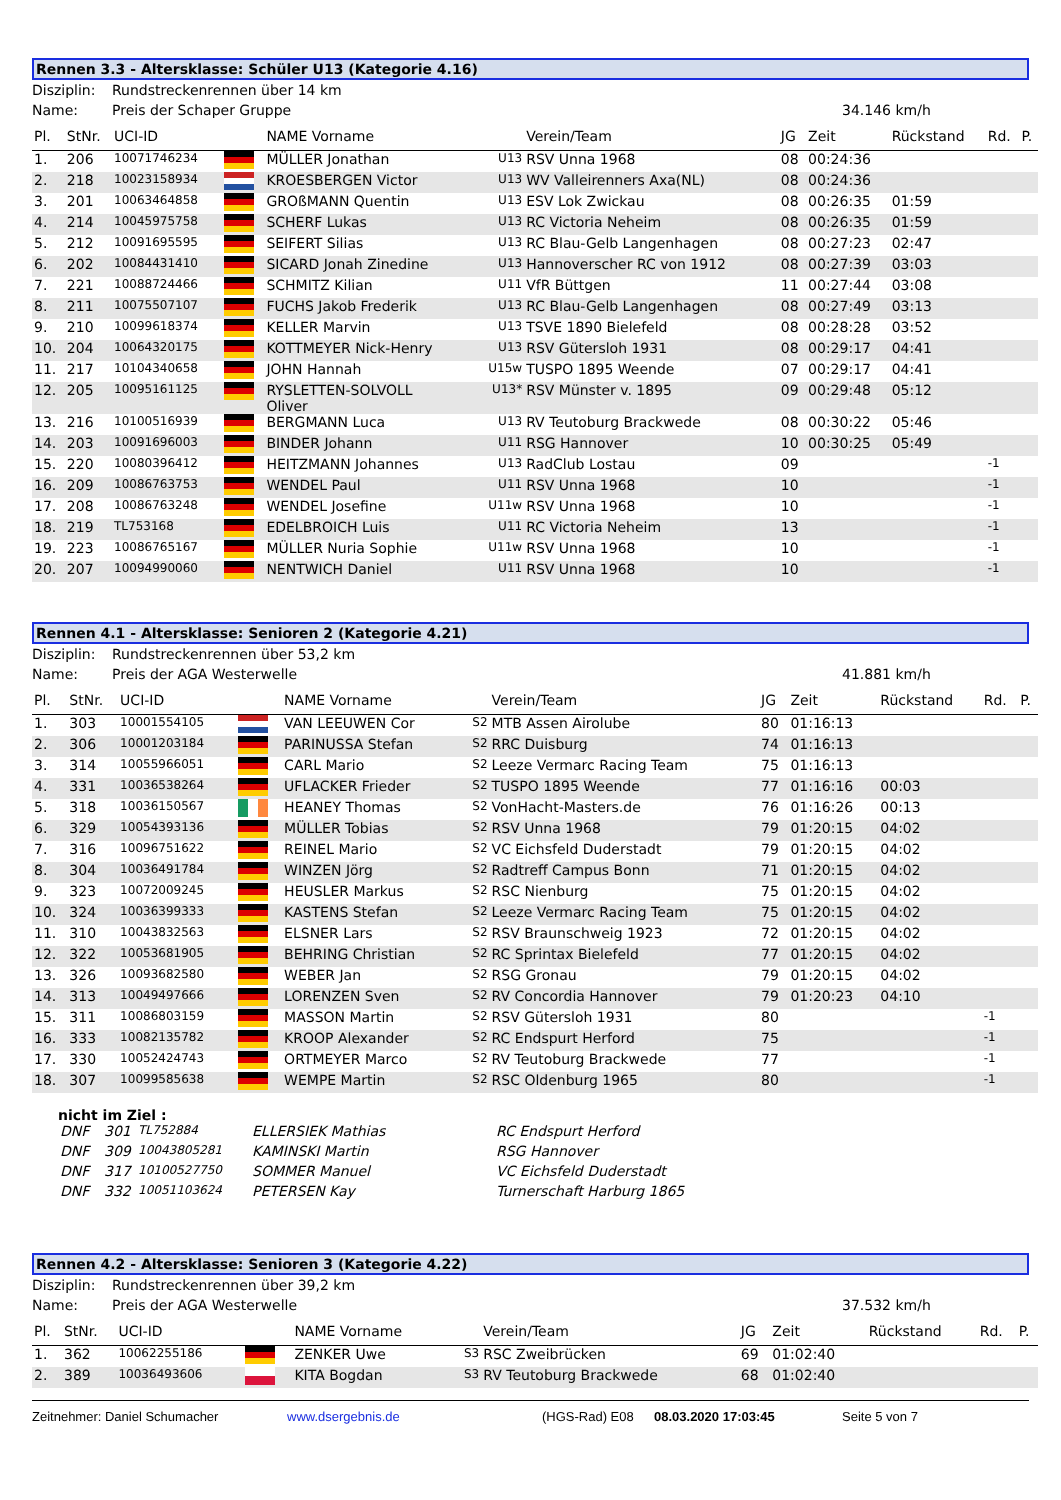Rennen 3.3 - Altersklasse: Schüler U13 (Kategorie 4.16)
Disziplin: Rundstreckenrennen über 14 km
Name: Preis der Schaper Gruppe 34.146 km/h
| Pl. | StNr. | UCI-ID | | NAME Vorname | | Verein/Team | JG | Zeit | Rückstand | Rd. | P. |
| --- | --- | --- | --- | --- | --- | --- | --- | --- | --- | --- | --- |
| 1. | 206 | 10071746234 | | MÜLLER Jonathan | U13 | RSV Unna 1968 | 08 | 00:24:36 | | | |
| 2. | 218 | 10023158934 | | KROESBERGEN Victor | U13 | WV Valleirenners Axa(NL) | 08 | 00:24:36 | | | |
| 3. | 201 | 10063464858 | | GROßMANN Quentin | U13 | ESV Lok Zwickau | 08 | 00:26:35 | 01:59 | | |
| 4. | 214 | 10045975758 | | SCHERF Lukas | U13 | RC Victoria Neheim | 08 | 00:26:35 | 01:59 | | |
| 5. | 212 | 10091695595 | | SEIFERT Silias | U13 | RC Blau-Gelb Langenhagen | 08 | 00:27:23 | 02:47 | | |
| 6. | 202 | 10084431410 | | SICARD Jonah Zinedine | U13 | Hannoverscher RC von 1912 | 08 | 00:27:39 | 03:03 | | |
| 7. | 221 | 10088724466 | | SCHMITZ Kilian | U11 | VfR Büttgen | 11 | 00:27:44 | 03:08 | | |
| 8. | 211 | 10075507107 | | FUCHS Jakob Frederik | U13 | RC Blau-Gelb Langenhagen | 08 | 00:27:49 | 03:13 | | |
| 9. | 210 | 10099618374 | | KELLER Marvin | U13 | TSVE 1890 Bielefeld | 08 | 00:28:28 | 03:52 | | |
| 10. | 204 | 10064320175 | | KOTTMEYER Nick-Henry | U13 | RSV Gütersloh 1931 | 08 | 00:29:17 | 04:41 | | |
| 11. | 217 | 10104340658 | | JOHN Hannah | U15w | TUSPO 1895 Weende | 07 | 00:29:17 | 04:41 | | |
| 12. | 205 | 10095161125 | | RYSLETTEN-SOLVOLL Oliver | U13* | RSV Münster v. 1895 | 09 | 00:29:48 | 05:12 | | |
| 13. | 216 | 10100516939 | | BERGMANN Luca | U13 | RV Teutoburg Brackwede | 08 | 00:30:22 | 05:46 | | |
| 14. | 203 | 10091696003 | | BINDER Johann | U11 | RSG Hannover | 10 | 00:30:25 | 05:49 | | |
| 15. | 220 | 10080396412 | | HEITZMANN Johannes | U13 | RadClub Lostau | 09 | | | -1 | |
| 16. | 209 | 10086763753 | | WENDEL Paul | U11 | RSV Unna 1968 | 10 | | | -1 | |
| 17. | 208 | 10086763248 | | WENDEL Josefine | U11w | RSV Unna 1968 | 10 | | | -1 | |
| 18. | 219 | TL753168 | | EDELBROICH Luis | U11 | RC Victoria Neheim | 13 | | | -1 | |
| 19. | 223 | 10086765167 | | MÜLLER Nuria Sophie | U11w | RSV Unna 1968 | 10 | | | -1 | |
| 20. | 207 | 10094990060 | | NENTWICH Daniel | U11 | RSV Unna 1968 | 10 | | | -1 | |
Rennen 4.1 - Altersklasse: Senioren 2 (Kategorie 4.21)
Disziplin: Rundstreckenrennen über 53,2 km
Name: Preis der AGA Westerwelle 41.881 km/h
| Pl. | StNr. | UCI-ID | | NAME Vorname | | Verein/Team | JG | Zeit | Rückstand | Rd. | P. |
| --- | --- | --- | --- | --- | --- | --- | --- | --- | --- | --- | --- |
| 1. | 303 | 10001554105 | | VAN LEEUWEN Cor | S2 | MTB Assen Airolube | 80 | 01:16:13 | | | |
| 2. | 306 | 10001203184 | | PARINUSSA Stefan | S2 | RRC Duisburg | 74 | 01:16:13 | | | |
| 3. | 314 | 10055966051 | | CARL Mario | S2 | Leeze Vermarc Racing Team | 75 | 01:16:13 | | | |
| 4. | 331 | 10036538264 | | UFLACKER Frieder | S2 | TUSPO 1895 Weende | 77 | 01:16:16 | 00:03 | | |
| 5. | 318 | 10036150567 | | HEANEY Thomas | S2 | VonHacht-Masters.de | 76 | 01:16:26 | 00:13 | | |
| 6. | 329 | 10054393136 | | MÜLLER Tobias | S2 | RSV Unna 1968 | 79 | 01:20:15 | 04:02 | | |
| 7. | 316 | 10096751622 | | REINEL Mario | S2 | VC Eichsfeld Duderstadt | 79 | 01:20:15 | 04:02 | | |
| 8. | 304 | 10036491784 | | WINZEN Jörg | S2 | Radtreff Campus Bonn | 71 | 01:20:15 | 04:02 | | |
| 9. | 323 | 10072009245 | | HEUSLER Markus | S2 | RSC Nienburg | 75 | 01:20:15 | 04:02 | | |
| 10. | 324 | 10036399333 | | KASTENS Stefan | S2 | Leeze Vermarc Racing Team | 75 | 01:20:15 | 04:02 | | |
| 11. | 310 | 10043832563 | | ELSNER Lars | S2 | RSV Braunschweig 1923 | 72 | 01:20:15 | 04:02 | | |
| 12. | 322 | 10053681905 | | BEHRING Christian | S2 | RC Sprintax Bielefeld | 77 | 01:20:15 | 04:02 | | |
| 13. | 326 | 10093682580 | | WEBER Jan | S2 | RSG Gronau | 79 | 01:20:15 | 04:02 | | |
| 14. | 313 | 10049497666 | | LORENZEN Sven | S2 | RV Concordia Hannover | 79 | 01:20:23 | 04:10 | | |
| 15. | 311 | 10086803159 | | MASSON Martin | S2 | RSV Gütersloh 1931 | 80 | | | -1 | |
| 16. | 333 | 10082135782 | | KROOP Alexander | S2 | RC Endspurt Herford | 75 | | | -1 | |
| 17. | 330 | 10052424743 | | ORTMEYER Marco | S2 | RV Teutoburg Brackwede | 77 | | | -1 | |
| 18. | 307 | 10099585638 | | WEMPE Martin | S2 | RSC Oldenburg 1965 | 80 | | | -1 | |
nicht im Ziel :
| DNF | 301 | TL752884 | ELLERSIEK Mathias | RC Endspurt Herford |
| DNF | 309 | 10043805281 | KAMINSKI Martin | RSG Hannover |
| DNF | 317 | 10100527750 | SOMMER Manuel | VC Eichsfeld Duderstadt |
| DNF | 332 | 10051103624 | PETERSEN Kay | Turnerschaft Harburg 1865 |
Rennen 4.2 - Altersklasse: Senioren 3 (Kategorie 4.22)
Disziplin: Rundstreckenrennen über 39,2 km
Name: Preis der AGA Westerwelle 37.532 km/h
| Pl. | StNr. | UCI-ID | | NAME Vorname | | Verein/Team | JG | Zeit | Rückstand | Rd. | P. |
| --- | --- | --- | --- | --- | --- | --- | --- | --- | --- | --- | --- |
| 1. | 362 | 10062255186 | | ZENKER Uwe | S3 | RSC Zweibrücken | 69 | 01:02:40 | | | |
| 2. | 389 | 10036493606 | | KITA Bogdan | S3 | RV Teutoburg Brackwede | 68 | 01:02:40 | | | |
Zeitnehmer: Daniel Schumacher www.dsergebnis.de (HGS-Rad) E08 08.03.2020 17:03:45 Seite 5 von 7